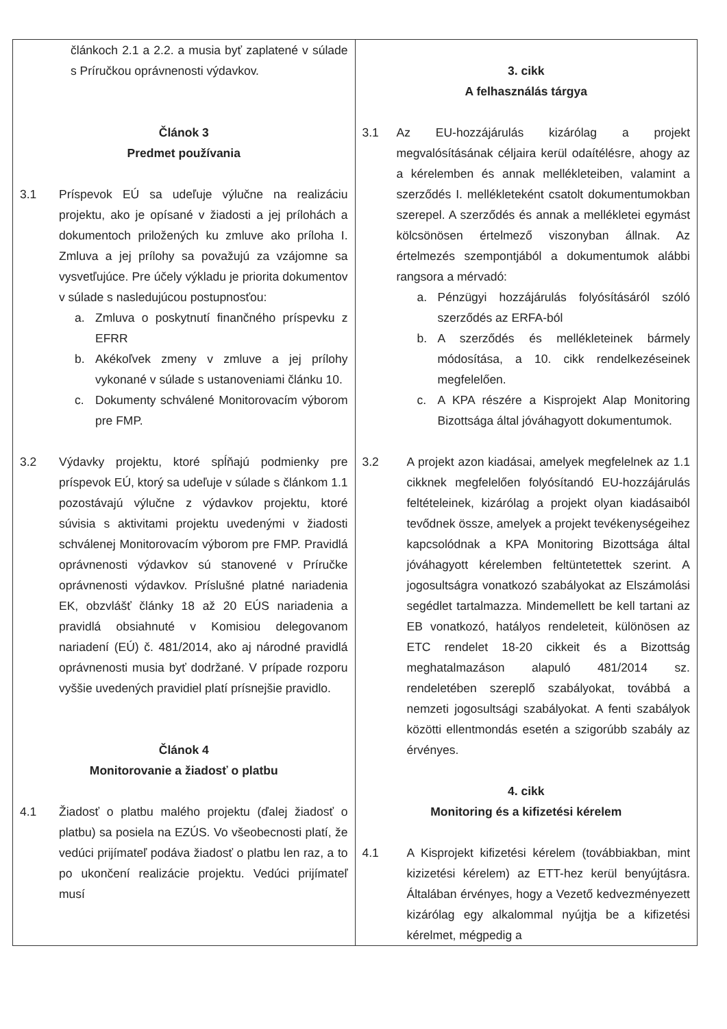| článkoch 2.1 a 2.2. a musia byť zaplatené v súlade s Príručkou oprávnenosti výdavkov. Článok 3 Predmet používania 3.1 Príspevok EÚ sa udeľuje výlučne na realizáciu projektu, ako je opísané v žiadosti a jej prílohách a dokumentoch priložených ku zmluve ako príloha I. Zmluva a jej prílohy sa považujú za vzájomne sa vysvetľujúce. Pre účely výkladu je priorita dokumentov v súlade s nasledujúcou postupnosťou: a. Zmluva o poskytnutí finančného príspevku z EFRR b. Akékoľvek zmeny v zmluve a jej prílohy vykonané v súlade s ustanoveniami článku 10. c. Dokumenty schválené Monitorovacím výborom pre FMP. 3.2 Výdavky projektu, ktoré spĺňajú podmienky pre príspevok EÚ, ktorý sa udeľuje v súlade s článkom 1.1 pozostávajú výlučne z výdavkov projektu, ktoré súvisia s aktivitami projektu uvedenými v žiadosti schválenej Monitorovacím výborom pre FMP. Pravidlá oprávnenosti výdavkov sú stanovené v Príručke oprávnenosti výdavkov. Príslušné platné nariadenia EK, obzvlášť články 18 až 20 EÚS nariadenia a pravidlá obsiahnuté v Komisiou delegovanom nariadení (EÚ) č. 481/2014, ako aj národné pravidlá oprávnenosti musia byť dodržané. V prípade rozporu vyššie uvedených pravidiel platí prísnejšie pravidlo. Článok 4 Monitorovanie a žiadosť o platbu 4.1 Žiadosť o platbu malého projektu (ďalej žiadosť o platbu) sa posiela na EZÚS. Vo všeobecnosti platí, že vedúci prijímateľ podáva žiadosť o platbu len raz, a to po ukončení realizácie projektu. Vedúci prijímateľ musí | 3. cikk A felhasználás tárgya 3.1 Az EU-hozzájárulás kizárólag a projekt megvalósításának céljaira kerül odaítélésre, ahogy az a kérelemben és annak mellékleteiben, valamint a szerződés I. mellékleteként csatolt dokumentumokban szerepel. A szerződés és annak a mellékletei egymást kölcsönösen értelmező viszonyban állnak. Az értelmezés szempontjából a dokumentumok alábbi rangsora a mérvadó: a. Pénzügyi hozzájárulás folyósításáról szóló szerződés az ERFA-ból b. A szerződés és mellékleteinek bármely módosítása, a 10. cikk rendelkezéseinek megfelelően. c. A KPA részére a Kisprojekt Alap Monitoring Bizottsága által jóváhagyott dokumentumok. 3.2 A projekt azon kiadásai, amelyek megfelelnek az 1.1 cikknek megfelelően folyósítandó EU-hozzájárulás feltételeinek, kizárólag a projekt olyan kiadásaiból tevődnek össze, amelyek a projekt tevékenységeihez kapcsolódnak a KPA Monitoring Bizottsága által jóváhagyott kérelemben feltüntetettek szerint. A jogosultságra vonatkozó szabályokat az Elszámolási segédlet tartalmazza. Mindemellett be kell tartani az EB vonatkozó, hatályos rendeleteit, különösen az ETC rendelet 18-20 cikkeit és a Bizottság meghatalmazáson alapuló 481/2014 sz. rendeletében szereplő szabályokat, továbbá a nemzeti jogosultsági szabályokat. A fenti szabályok közötti ellentmondás esetén a szigorúbb szabály az érvényes. 4. cikk Monitoring és a kifizetési kérelem 4.1 A Kisprojekt kifizetési kérelem (továbbiakban, mint kizizetési kérelem) az ETT-hez kerül benyújtásra. Általában érvényes, hogy a Vezető kedvezményezett kizárólag egy alkalommal nyújtja be a kifizetési kérelmet, mégpedig a |